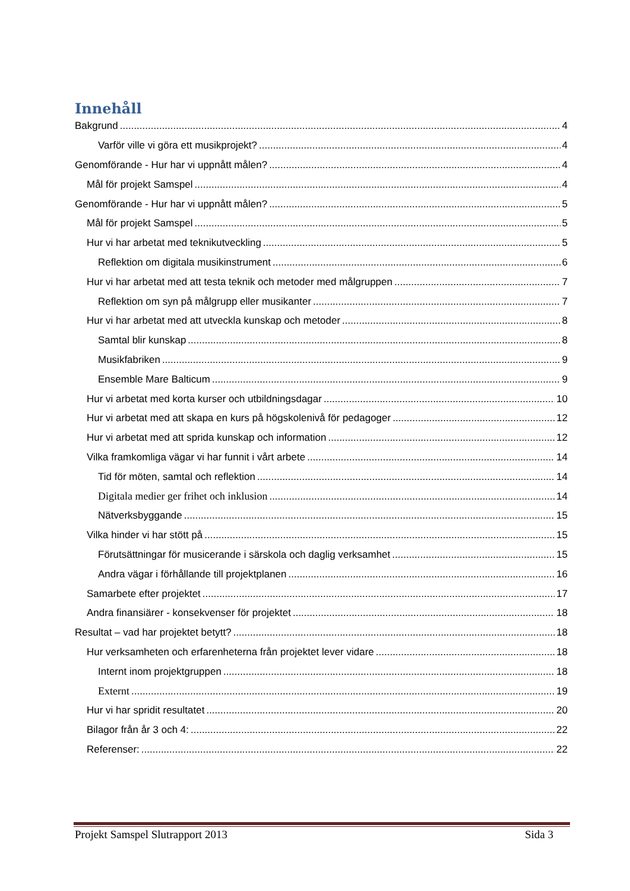Innehåll
Bakgrund 4
Varför ville vi göra ett musikprojekt? 4
Genomförande - Hur har vi uppnått målen? 4
Mål för projekt Samspel 4
Genomförande - Hur har vi uppnått målen? 5
Mål för projekt Samspel 5
Hur vi har arbetat med teknikutveckling 5
Reflektion om digitala musikinstrument 6
Hur vi har arbetat med att testa teknik och metoder med målgruppen 7
Reflektion om syn på målgrupp eller musikanter 7
Hur vi har arbetat med att utveckla kunskap och metoder 8
Samtal blir kunskap 8
Musikfabriken 9
Ensemble Mare Balticum 9
Hur vi arbetat med korta kurser och utbildningsdagar 10
Hur vi arbetat med att skapa en kurs på högskolenivå för pedagoger 12
Hur vi arbetat med att sprida kunskap och information 12
Vilka framkomliga vägar vi har funnit i vårt arbete 14
Tid för möten, samtal och reflektion 14
Digitala medier ger frihet och inklusion 14
Nätverksbyggande 15
Vilka hinder vi har stött på 15
Förutsättningar för musicerande i särskola och daglig verksamhet 15
Andra vägar i förhållande till projektplanen 16
Samarbete efter projektet 17
Andra finansiärer - konsekvenser för projektet 18
Resultat – vad har projektet betytt? 18
Hur verksamheten och erfarenheterna från projektet lever vidare 18
Internt inom projektgruppen 18
Externt 19
Hur vi har spridit resultatet 20
Bilagor från år 3 och 4: 22
Referenser: 22
Projekt Samspel Slutrapport 2013 Sida 3